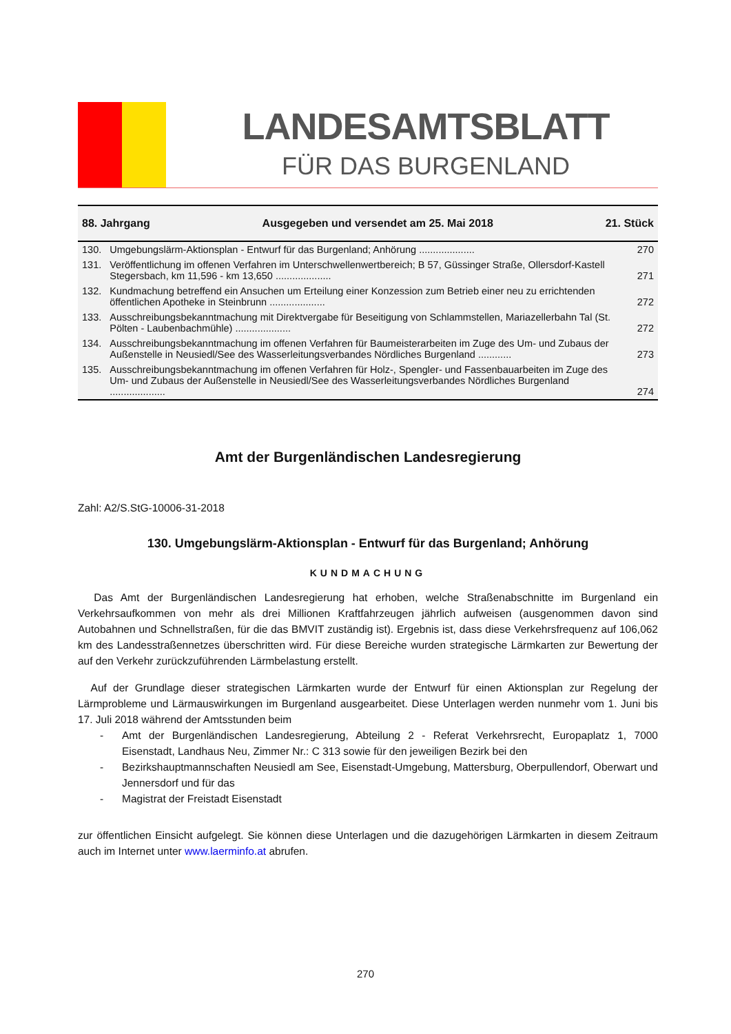LANDESAMTSBLATT
FÜR DAS BURGENLAND
88. Jahrgang Ausgegeben und versendet am 25. Mai 2018 21. Stück
| 130. | Umgebungslärm-Aktionsplan - Entwurf für das Burgenland; Anhörung .................... | 270 |
| 131. | Veröffentlichung im offenen Verfahren im Unterschwellenwertbereich; B 57, Güssinger Straße, Ollersdorf-Kastell Stegersbach, km 11,596 - km 13,650 .................... | 271 |
| 132. | Kundmachung betreffend ein Ansuchen um Erteilung einer Konzession zum Betrieb einer neu zu errichtenden öffentlichen Apotheke in Steinbrunn .................... | 272 |
| 133. | Ausschreibungsbekanntmachung mit Direktvergabe für Beseitigung von Schlammstellen, Mariazellerbahn Tal (St. Pölten - Laubenbachmühle) .................... | 272 |
| 134. | Ausschreibungsbekanntmachung im offenen Verfahren für Baumeisterarbeiten im Zuge des Um- und Zubaus der Außenstelle in Neusiedl/See des Wasserleitungsverbandes Nördliches Burgenland ............ | 273 |
| 135. | Ausschreibungsbekanntmachung im offenen Verfahren für Holz-, Spengler- und Fassenbauarbeiten im Zuge des Um- und Zubaus der Außenstelle in Neusiedl/See des Wasserleitungsverbandes Nördliches Burgenland .................... | 274 |
Amt der Burgenländischen Landesregierung
Zahl: A2/S.StG-10006-31-2018
130. Umgebungslärm-Aktionsplan - Entwurf für das Burgenland; Anhörung
KUNDMACHUNG
Das Amt der Burgenländischen Landesregierung hat erhoben, welche Straßenabschnitte im Burgenland ein Verkehrsaufkommen von mehr als drei Millionen Kraftfahrzeugen jährlich aufweisen (ausgenommen davon sind Autobahnen und Schnellstraßen, für die das BMVIT zuständig ist). Ergebnis ist, dass diese Verkehrsfrequenz auf 106,062 km des Landesstraßennetzes überschritten wird. Für diese Bereiche wurden strategische Lärmkarten zur Bewertung der auf den Verkehr zurückzuführenden Lärmbelastung erstellt.
Auf der Grundlage dieser strategischen Lärmkarten wurde der Entwurf für einen Aktionsplan zur Regelung der Lärmprobleme und Lärmauswirkungen im Burgenland ausgearbeitet. Diese Unterlagen werden nunmehr vom 1. Juni bis 17. Juli 2018 während der Amtsstunden beim
- Amt der Burgenländischen Landesregierung, Abteilung 2 - Referat Verkehrsrecht, Europaplatz 1, 7000 Eisenstadt, Landhaus Neu, Zimmer Nr.: C 313 sowie für den jeweiligen Bezirk bei den
- Bezirkshauptmannschaften Neusiedl am See, Eisenstadt-Umgebung, Mattersburg, Oberpullendorf, Oberwart und Jennersdorf und für das
- Magistrat der Freistadt Eisenstadt
zur öffentlichen Einsicht aufgelegt. Sie können diese Unterlagen und die dazugehörigen Lärmkarten in diesem Zeitraum auch im Internet unter www.laerminfo.at abrufen.
270